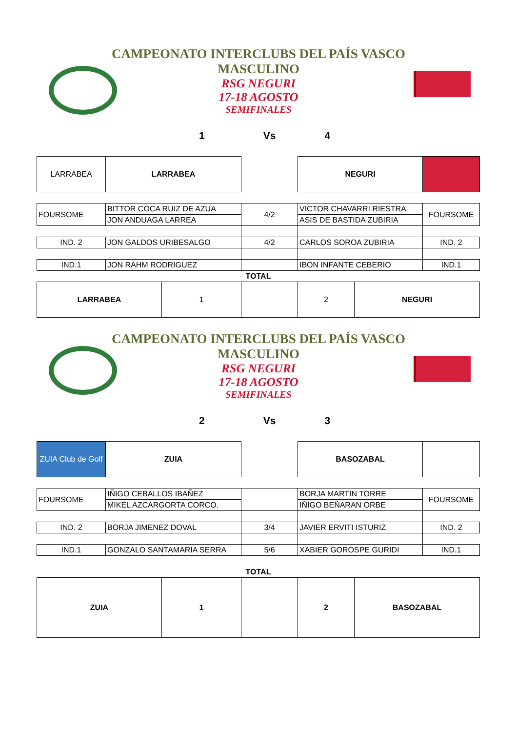CAMPEONATO INTERCLUBS DEL PAÍS VASCO
MASCULINO
RSG NEGURI
17-18 AGOSTO
SEMIFINALES
1 Vs 4
| LARRABEA | LARRABEA | | NEGURI | |
| FOURSOME | BITTOR COCA RUIZ DE AZUA | 4/2 | VICTOR CHAVARRI RIESTRA | FOURSOME |
| | JON ANDUAGA LARREA | | ASIS DE BASTIDA ZUBIRIA | |
| IND. 2 | JON GALDOS URIBESALGO | 4/2 | CARLOS SOROA ZUBIRIA | IND. 2 |
| IND.1 | JON RAHM RODRIGUEZ | | IBON INFANTE CEBERIO | IND.1 |
| TOTAL | | | | |
| LARRABEA | 1 | | 2 | NEGURI |
CAMPEONATO INTERCLUBS DEL PAÍS VASCO
MASCULINO
RSG NEGURI
17-18 AGOSTO
SEMIFINALES
2 Vs 3
| ZUIA Club de Golf | ZUIA | | BASOZABAL | |
| FOURSOME | IÑIGO CEBALLOS IBAÑEZ | | BORJA MARTIN TORRE | FOURSOME |
| | MIKEL AZCARGORTA CORCO. | | IÑIGO BEÑARAN ORBE | |
| IND. 2 | BORJA JIMENEZ DOVAL | 3/4 | JAVIER ERVITI ISTURIZ | IND. 2 |
| IND.1 | GONZALO SANTAMARIA SERRA | 5/6 | XABIER GOROSPE GURIDI | IND.1 |
| TOTAL | | | | |
| ZUIA | 1 | | 2 | BASOZABAL |